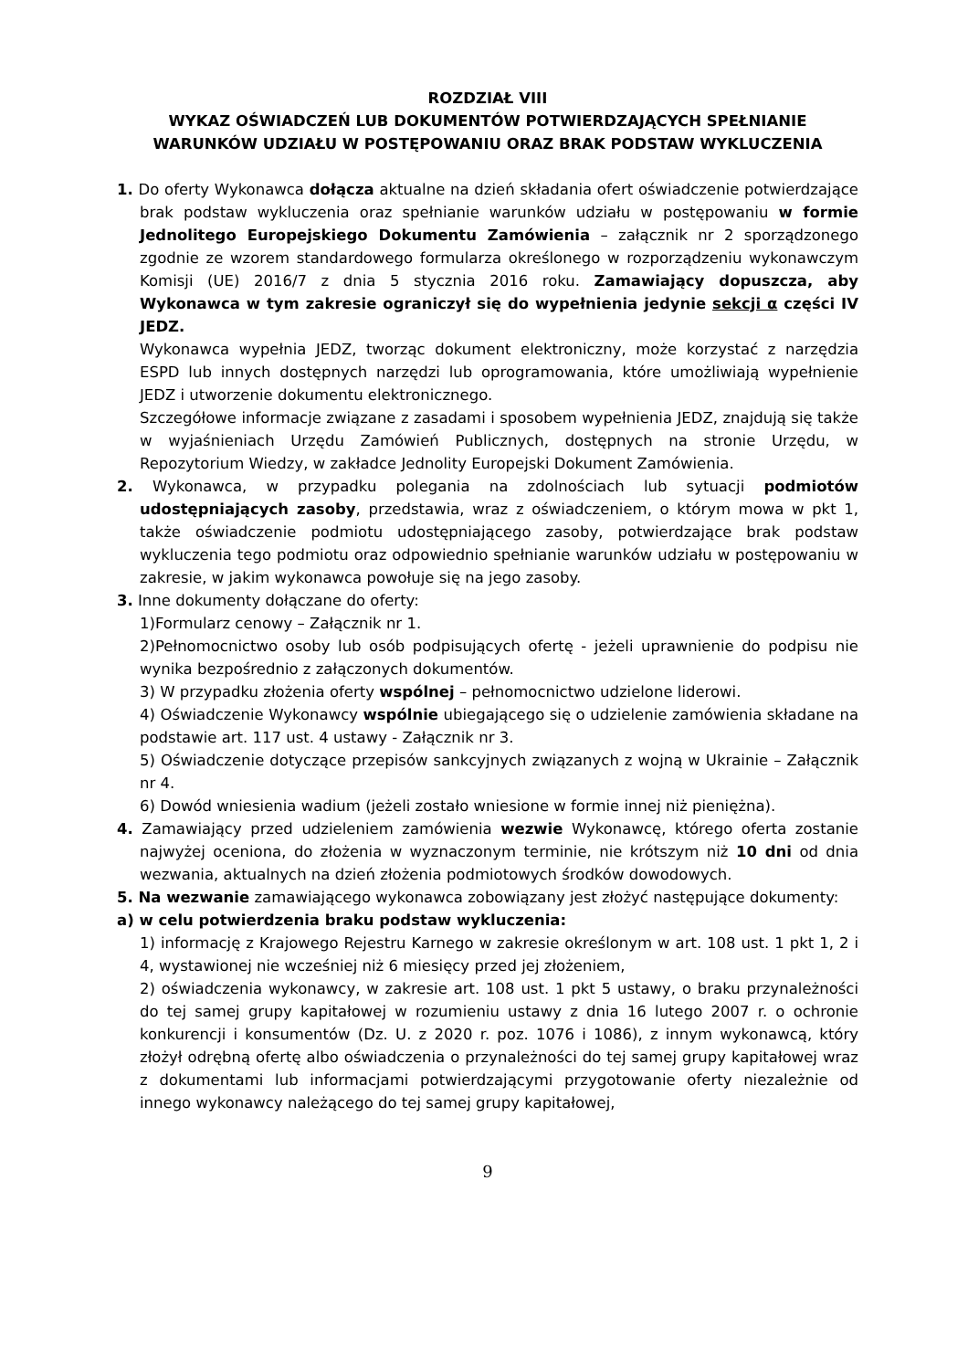ROZDZIAŁ VIII
WYKAZ OŚWIADCZEŃ LUB DOKUMENTÓW POTWIERDZAJĄCYCH SPEŁNIANIE WARUNKÓW UDZIAŁU W POSTĘPOWANIU ORAZ BRAK PODSTAW WYKLUCZENIA
1. Do oferty Wykonawca dołącza aktualne na dzień składania ofert oświadczenie potwierdzające brak podstaw wykluczenia oraz spełnianie warunków udziału w postępowaniu w formie Jednolitego Europejskiego Dokumentu Zamówienia – załącznik nr 2 sporządzonego zgodnie ze wzorem standardowego formularza określonego w rozporządzeniu wykonawczym Komisji (UE) 2016/7 z dnia 5 stycznia 2016 roku. Zamawiający dopuszcza, aby Wykonawca w tym zakresie ograniczył się do wypełnienia jedynie sekcji α części IV JEDZ.
Wykonawca wypełnia JEDZ, tworząc dokument elektroniczny, może korzystać z narzędzia ESPD lub innych dostępnych narzędzi lub oprogramowania, które umożliwiają wypełnienie JEDZ i utworzenie dokumentu elektronicznego.
Szczegółowe informacje związane z zasadami i sposobem wypełnienia JEDZ, znajdują się także w wyjaśnieniach Urzędu Zamówień Publicznych, dostępnych na stronie Urzędu, w Repozytorium Wiedzy, w zakładce Jednolity Europejski Dokument Zamówienia.
2. Wykonawca, w przypadku polegania na zdolnościach lub sytuacji podmiotów udostępniających zasoby, przedstawia, wraz z oświadczeniem, o którym mowa w pkt 1, także oświadczenie podmiotu udostępniającego zasoby, potwierdzające brak podstaw wykluczenia tego podmiotu oraz odpowiednio spełnianie warunków udziału w postępowaniu w zakresie, w jakim wykonawca powołuje się na jego zasoby.
3. Inne dokumenty dołączane do oferty:
1)Formularz cenowy – Załącznik nr 1.
2)Pełnomocnictwo osoby lub osób podpisujących ofertę - jeżeli uprawnienie do podpisu nie wynika bezpośrednio z załączonych dokumentów.
3) W przypadku złożenia oferty wspólnej – pełnomocnictwo udzielone liderowi.
4) Oświadczenie Wykonawcy wspólnie ubiegającego się o udzielenie zamówienia składane na podstawie art. 117 ust. 4 ustawy - Załącznik nr 3.
5) Oświadczenie dotyczące przepisów sankcyjnych związanych z wojną w Ukrainie – Załącznik nr 4.
6) Dowód wniesienia wadium (jeżeli zostało wniesione w formie innej niż pieniężna).
4. Zamawiający przed udzieleniem zamówienia wezwie Wykonawcę, którego oferta zostanie najwyżej oceniona, do złożenia w wyznaczonym terminie, nie krótszym niż 10 dni od dnia wezwania, aktualnych na dzień złożenia podmiotowych środków dowodowych.
5. Na wezwanie zamawiającego wykonawca zobowiązany jest złożyć następujące dokumenty:
a) w celu potwierdzenia braku podstaw wykluczenia:
1) informację z Krajowego Rejestru Karnego w zakresie określonym w art. 108 ust. 1 pkt 1, 2 i 4, wystawionej nie wcześniej niż 6 miesięcy przed jej złożeniem,
2) oświadczenia wykonawcy, w zakresie art. 108 ust. 1 pkt 5 ustawy, o braku przynależności do tej samej grupy kapitałowej w rozumieniu ustawy z dnia 16 lutego 2007 r. o ochronie konkurencji i konsumentów (Dz. U. z 2020 r. poz. 1076 i 1086), z innym wykonawcą, który złożył odrębną ofertę albo oświadczenia o przynależności do tej samej grupy kapitałowej wraz z dokumentami lub informacjami potwierdzającymi przygotowanie oferty niezależnie od innego wykonawcy należącego do tej samej grupy kapitałowej,
9